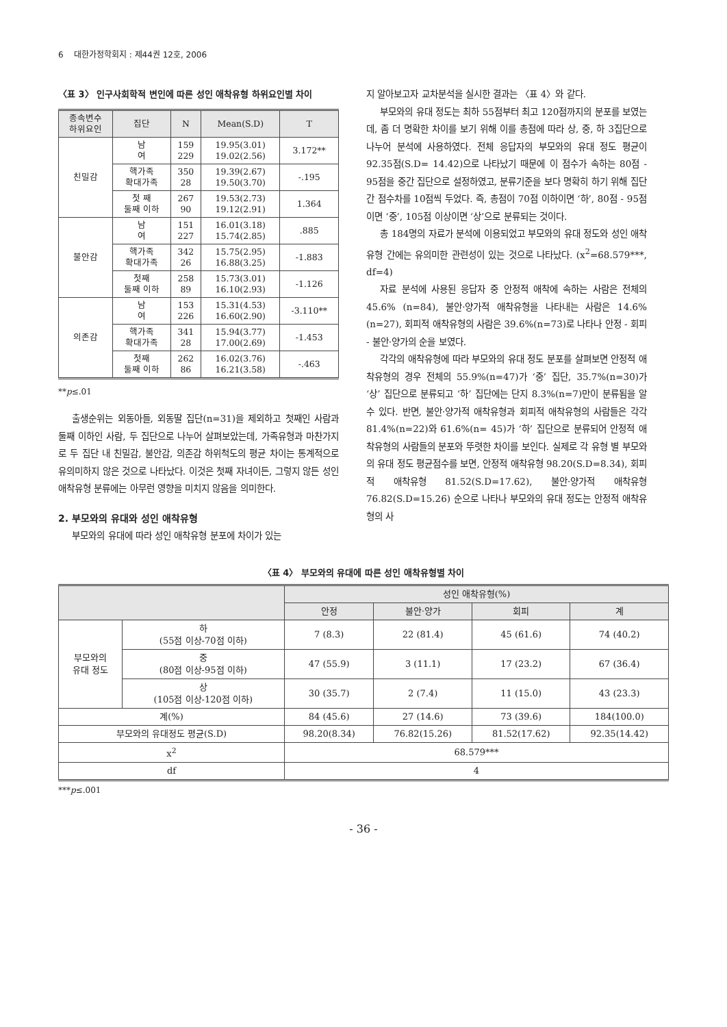6 대한가정학회지 : 제44권 12호, 2006
〈표 3〉 인구사회학적 변인에 따른 성인 애착유형 하위요인별 차이
| 종속변수 하위요인 | 집단 | N | Mean(S.D) | T |
| --- | --- | --- | --- | --- |
| 친밀감 | 남 여 | 159 229 | 19.95(3.01) 19.02(2.56) | 3.172** |
| | 핵가족 확대가족 | 350 28 | 19.39(2.67) 19.50(3.70) | -.195 |
| | 첫 째 둘째 이하 | 267 90 | 19.53(2.73) 19.12(2.91) | 1.364 |
| 불안감 | 남 여 | 151 227 | 16.01(3.18) 15.74(2.85) | .885 |
| | 핵가족 확대가족 | 342 26 | 15.75(2.95) 16.88(3.25) | -1.883 |
| | 첫째 둘째 이하 | 258 89 | 15.73(3.01) 16.10(2.93) | -1.126 |
| 의존감 | 남 여 | 153 226 | 15.31(4.53) 16.60(2.90) | -3.110** |
| | 핵가족 확대가족 | 341 28 | 15.94(3.77) 17.00(2.69) | -1.453 |
| | 첫째 둘째 이하 | 262 86 | 16.02(3.76) 16.21(3.58) | -.463 |
**p≤.01
출생순위는 외동아들, 외동딸 집단(n=31)을 제외하고 첫째인 사람과 둘째 이하인 사람, 두 집단으로 나누어 살펴보았는데, 가족유형과 마찬가지로 두 집단 내 친밀감, 불안감, 의존감 하위척도의 평균 차이는 통계적으로 유의미하지 않은 것으로 나타났다. 이것은 첫째 자녀이든, 그렇지 않든 성인 애착유형 분류에는 아무런 영향을 미치지 않음을 의미한다.
2. 부모와의 유대와 성인 애착유형
부모와의 유대에 따라 성인 애착유형 분포에 차이가 있는
지 알아보고자 교차분석을 실시한 결과는 〈표 4〉와 같다.
부모와의 유대 정도는 최하 55점부터 최고 120점까지의 분포를 보였는데, 좀 더 명확한 차이를 보기 위해 이를 총점에 따라 상, 중, 하 3집단으로 나누어 분석에 사용하였다. 전체 응답자의 부모와의 유대 정도 평균이 92.35점(S.D= 14.42)으로 나타났기 때문에 이 점수가 속하는 80점 - 95점을 중간 집단으로 설정하였고, 분류기준을 보다 명확히 하기 위해 집단 간 점수차를 10점씩 두었다. 즉, 총점이 70점 이하이면 ‘하’, 80점 - 95점이면 ‘중’, 105점 이상이면 ‘상’으로 분류되는 것이다.
총 184명의 자료가 분석에 이용되었고 부모와의 유대 정도와 성인 애착유형 간에는 유의미한 관련성이 있는 것으로 나타났다. (x<sup>2</sup>=68.579***, df=4)
자료 분석에 사용된 응답자 중 안정적 애착에 속하는 사람은 전체의 45.6% (n=84), 불안·양가적 애착유형을 나타내는 사람은 14.6%(n=27), 회피적 애착유형의 사람은 39.6%(n=73)로 나타나 안정 - 회피 - 불안·양가의 순을 보였다.
각각의 애착유형에 따라 부모와의 유대 정도 분포를 살펴보면 안정적 애착유형의 경우 전체의 55.9%(n=47)가 ‘중’ 집단, 35.7%(n=30)가 ‘상’ 집단으로 분류되고 ‘하’ 집단에는 단지 8.3%(n=7)만이 분류됨을 알 수 있다. 반면, 불안·양가적 애착유형과 회피적 애착유형의 사람들은 각각 81.4%(n=22)와 61.6%(n= 45)가 ‘하’ 집단으로 분류되어 안정적 애착유형의 사람들의 분포와 뚜렷한 차이를 보인다. 실제로 각 유형 별 부모와의 유대 정도 평균점수를 보면, 안정적 애착유형 98.20(S.D=8.34), 회피적 애착유형 81.52(S.D=17.62), 불안·양가적 애착유형 76.82(S.D=15.26) 순으로 나타나 부모와의 유대 정도는 안정적 애착유형의 사
〈표 4〉 부모와의 유대에 따른 성인 애착유형별 차이
| | | 성인 애착유형(%) | | | |
| --- | --- | --- | --- | --- | --- |
| | | 안정 | 불안·양가 | 회피 | 계 |
| 부모와의 유대 정도 | 하 (55점 이상-70점 이하) | 7 (8.3) | 22 (81.4) | 45 (61.6) | 74 (40.2) |
| | 중 (80점 이상-95점 이하) | 47 (55.9) | 3 (11.1) | 17 (23.2) | 67 (36.4) |
| | 상 (105점 이상-120점 이하) | 30 (35.7) | 2 (7.4) | 11 (15.0) | 43 (23.3) |
| 계(%) | | 84 (45.6) | 27 (14.6) | 73 (39.6) | 184(100.0) |
| 부모와의 유대정도 평균(S.D) | | 98.20(8.34) | 76.82(15.26) | 81.52(17.62) | 92.35(14.42) |
| x<sup>2</sup> | | 68.579*** | | | |
| df | | 4 | | | |
***p≤.001
- 36 -